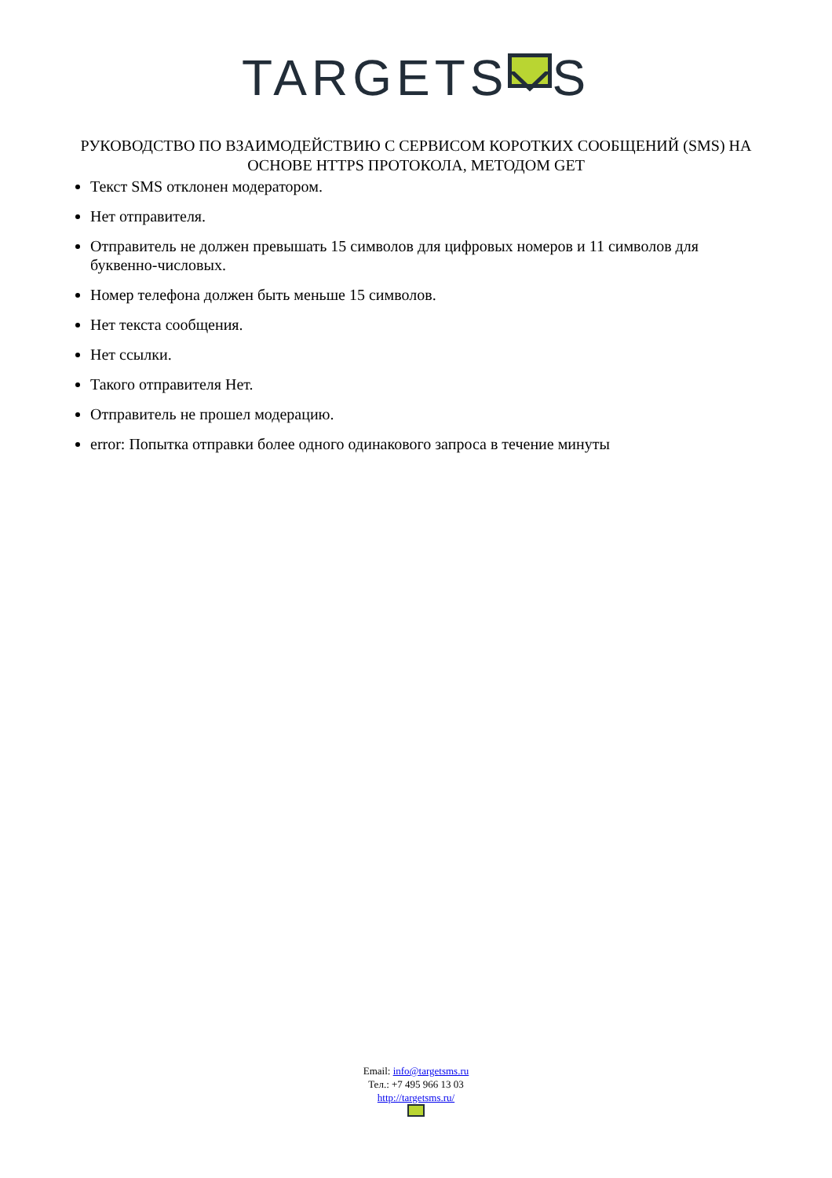TARGETS S
РУКОВОДСТВО ПО ВЗАИМОДЕЙСТВИЮ С СЕРВИСОМ КОРОТКИХ СООБЩЕНИЙ (SMS) НА ОСНОВЕ HTTPS ПРОТОКОЛА, МЕТОДОМ GET
Текст SMS отклонен модератором.
Нет отправителя.
Отправитель не должен превышать 15 символов для цифровых номеров и 11 символов для буквенно-числовых.
Номер телефона должен быть меньше 15 символов.
Нет текста сообщения.
Нет ссылки.
Такого отправителя Нет.
Отправитель не прошел модерацию.
error: Попытка отправки более одного одинакового запроса в течение минуты
Email: info@targetsms.ru
Тел.: +7 495 966 13 03
http://targetsms.ru/